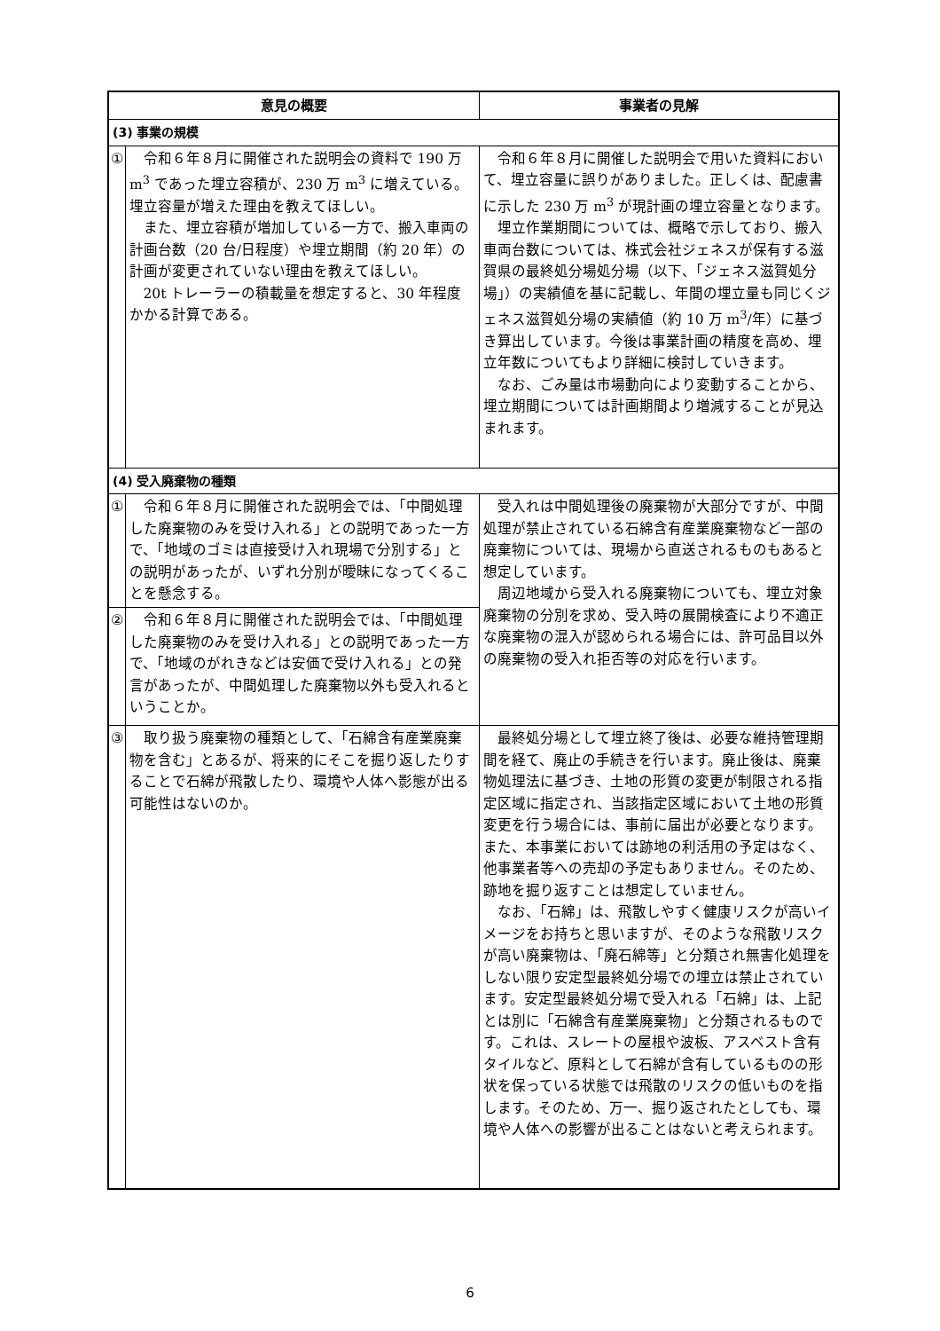| 意見の概要 | | 事業者の見解 |
| --- | --- | --- |
| (3) 事業の規模 | | |
| ① | 令和６年８月に開催された説明会の資料で 190 万 m<sup>3</sup> であった埋立容積が、230 万 m<sup>3</sup> に増えている。埋立容量が増えた理由を教えてほしい。 また、埋立容積が増加している一方で、搬入車両の計画台数（20 台/日程度）や埋立期間（約 20 年）の計画が変更されていない理由を教えてほしい。 20t トレーラーの積載量を想定すると、30 年程度かかる計算である。 | 令和６年８月に開催した説明会で用いた資料において、埋立容量に誤りがありました。正しくは、配慮書に示した 230 万 m<sup>3</sup> が現計画の埋立容量となります。 埋立作業期間については、概略で示しており、搬入車両台数については、株式会社ジェネスが保有する滋賀県の最終処分場処分場（以下、「ジェネス滋賀処分場」）の実績値を基に記載し、年間の埋立量も同じくジェネス滋賀処分場の実績値（約 10 万 m<sup>3</sup>/年）に基づき算出しています。今後は事業計画の精度を高め、埋立年数についてもより詳細に検討していきます。 なお、ごみ量は市場動向により変動することから、埋立期間については計画期間より増減することが見込まれます。 |
| (4) 受入廃棄物の種類 | | |
| ① | 令和６年８月に開催された説明会では、「中間処理した廃棄物のみを受け入れる」との説明であった一方で、「地域のゴミは直接受け入れ現場で分別する」との説明があったが、いずれ分別が曖昧になってくることを懸念する。 | 受入れは中間処理後の廃棄物が大部分ですが、中間処理が禁止されている石綿含有産業廃棄物など一部の廃棄物については、現場から直送されるものもあると想定しています。 周辺地域から受入れる廃棄物についても、埋立対象廃棄物の分別を求め、受入時の展開検査により不適正な廃棄物の混入が認められる場合には、許可品目以外の廃棄物の受入れ拒否等の対応を行います。 |
| ② | 令和６年８月に開催された説明会では、「中間処理した廃棄物のみを受け入れる」との説明であった一方で、「地域のがれきなどは安価で受け入れる」との発言があったが、中間処理した廃棄物以外も受入れるということか。 | |
| ③ | 取り扱う廃棄物の種類として、「石綿含有産業廃棄物を含む」とあるが、将来的にそこを掘り返したりすることで石綿が飛散したり、環境や人体へ影態が出る可能性はないのか。 | 最終処分場として埋立終了後は、必要な維持管理期間を経て、廃止の手続きを行います。廃止後は、廃棄物処理法に基づき、土地の形質の変更が制限される指定区域に指定され、当該指定区域において土地の形質変更を行う場合には、事前に届出が必要となります。また、本事業においては跡地の利活用の予定はなく、他事業者等への売却の予定もありません。そのため、跡地を掘り返すことは想定していません。 なお、「石綿」は、飛散しやすく健康リスクが高いイメージをお持ちと思いますが、そのような飛散リスクが高い廃棄物は、「廃石綿等」と分類され無害化処理をしない限り安定型最終処分場での埋立は禁止されています。安定型最終処分場で受入れる「石綿」は、上記とは別に「石綿含有産業廃棄物」と分類されるものです。これは、スレートの屋根や波板、アスベスト含有タイルなど、原料として石綿が含有しているものの形状を保っている状態では飛散のリスクの低いものを指します。そのため、万一、掘り返されたとしても、環境や人体への影響が出ることはないと考えられます。 |
6